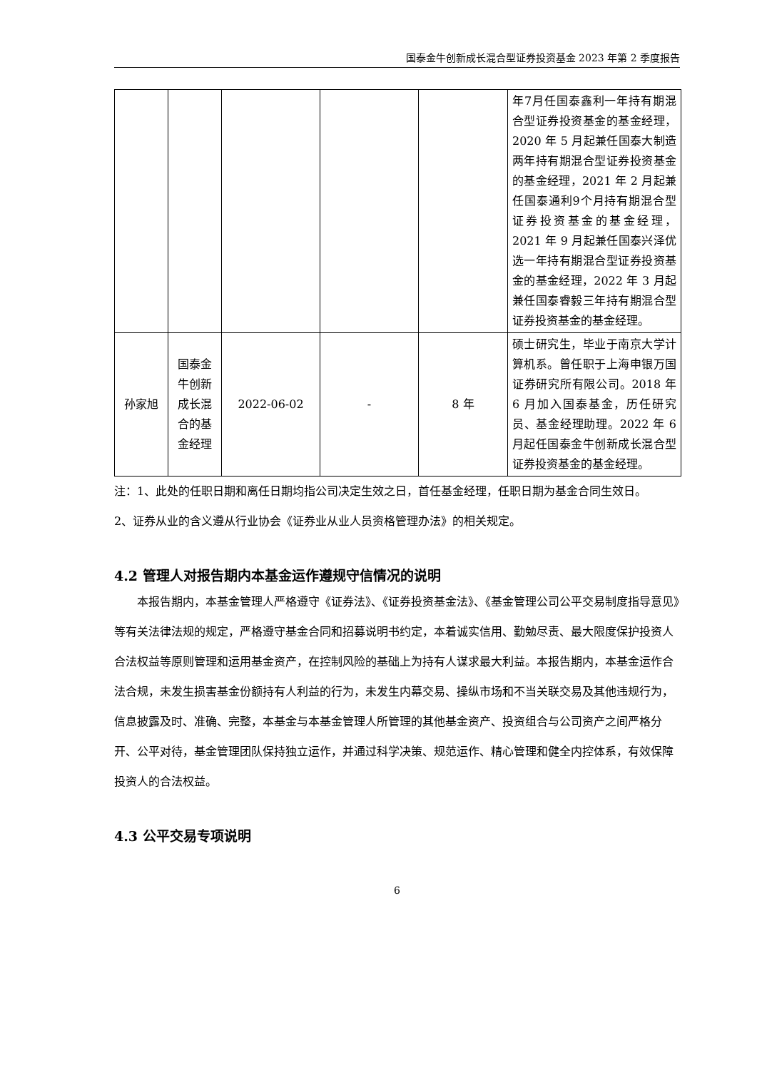国泰金牛创新成长混合型证券投资基金 2023 年第 2 季度报告
| | | | | | 年7月任国泰鑫利一年持有期混合型证券投资基金的基金经理，2020 年 5 月起兼任国泰大制造两年持有期混合型证券投资基金的基金经理，2021 年 2 月起兼任国泰通利9个月持有期混合型证券投资基金的基金经理，2021 年 9 月起兼任国泰兴泽优选一年持有期混合型证券投资基金的基金经理，2022 年 3 月起兼任国泰睿毅三年持有期混合型证券投资基金的基金经理。 |
| 孙家旭 | 国泰金牛创新成长混合的基金经理 | 2022-06-02 | - | 8 年 | 硕士研究生，毕业于南京大学计算机系。曾任职于上海申银万国证券研究所有限公司。2018 年 6 月加入国泰基金，历任研究员、基金经理助理。2022 年 6 月起任国泰金牛创新成长混合型证券投资基金的基金经理。 |
注：1、此处的任职日期和离任日期均指公司决定生效之日，首任基金经理，任职日期为基金合同生效日。
2、证券从业的含义遵从行业协会《证券业从业人员资格管理办法》的相关规定。
4.2 管理人对报告期内本基金运作遵规守信情况的说明
本报告期内，本基金管理人严格遵守《证券法》、《证券投资基金法》、《基金管理公司公平交易制度指导意见》等有关法律法规的规定，严格遵守基金合同和招募说明书约定，本着诚实信用、勤勉尽责、最大限度保护投资人合法权益等原则管理和运用基金资产，在控制风险的基础上为持有人谋求最大利益。本报告期内，本基金运作合法合规，未发生损害基金份额持有人利益的行为，未发生内幕交易、操纵市场和不当关联交易及其他违规行为，信息披露及时、准确、完整，本基金与本基金管理人所管理的其他基金资产、投资组合与公司资产之间严格分开、公平对待，基金管理团队保持独立运作，并通过科学决策、规范运作、精心管理和健全内控体系，有效保障投资人的合法权益。
4.3 公平交易专项说明
6